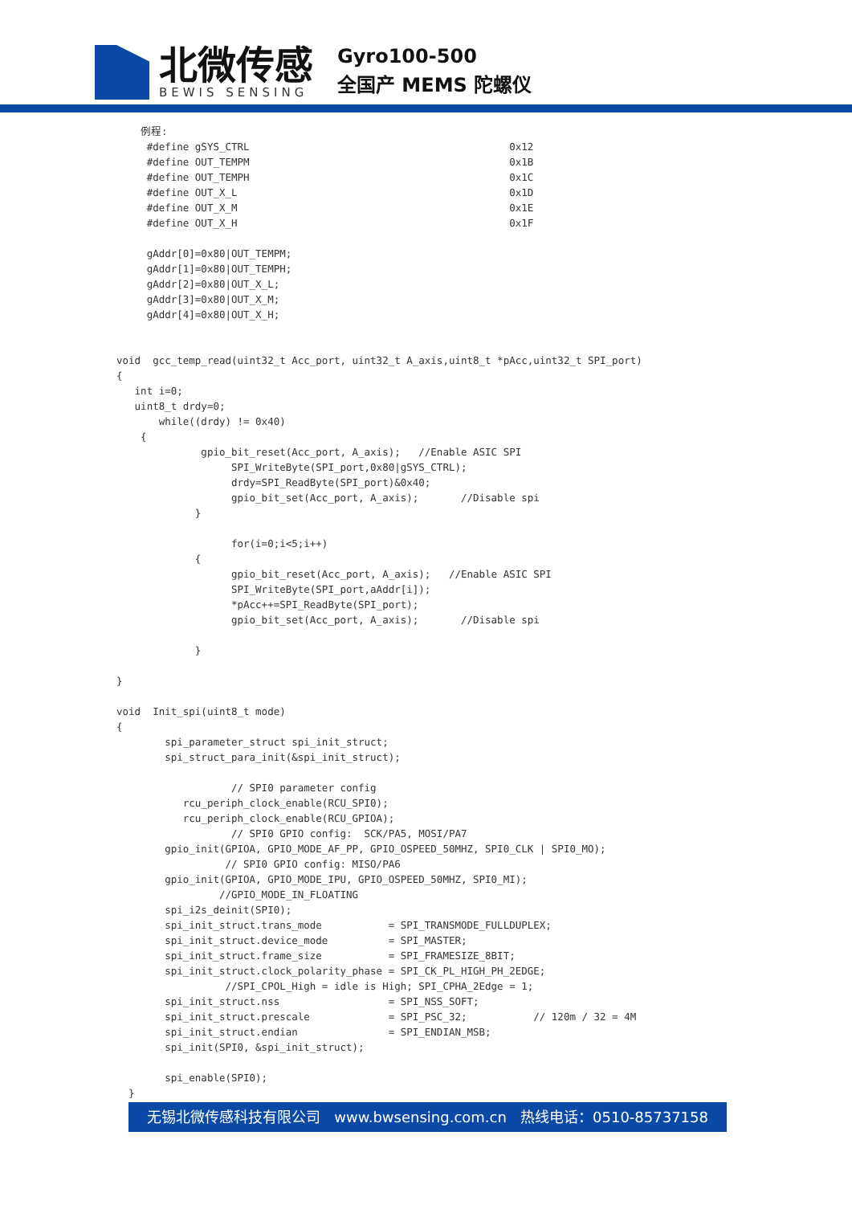北微传感
BEWIS SENSING
Gyro100-500
全国产 MEMS 陀螺仪
    例程:
     #define gSYS_CTRL                                           0x12
     #define OUT_TEMPM                                           0x1B
     #define OUT_TEMPH                                           0x1C
     #define OUT_X_L                                             0x1D
     #define OUT_X_M                                             0x1E
     #define OUT_X_H                                             0x1F

     gAddr[0]=0x80|OUT_TEMPM;
     gAddr[1]=0x80|OUT_TEMPH;
     gAddr[2]=0x80|OUT_X_L;
     gAddr[3]=0x80|OUT_X_M;
     gAddr[4]=0x80|OUT_X_H;


void  gcc_temp_read(uint32_t Acc_port, uint32_t A_axis,uint8_t *pAcc,uint32_t SPI_port)
{
   int i=0;
   uint8_t drdy=0;
       while((drdy) != 0x40)
    {
              gpio_bit_reset(Acc_port, A_axis);   //Enable ASIC SPI
                   SPI_WriteByte(SPI_port,0x80|gSYS_CTRL);
                   drdy=SPI_ReadByte(SPI_port)&0x40;
                   gpio_bit_set(Acc_port, A_axis);       //Disable spi
             }

                   for(i=0;i<5;i++)
             {
                   gpio_bit_reset(Acc_port, A_axis);   //Enable ASIC SPI
                   SPI_WriteByte(SPI_port,aAddr[i]);
                   *pAcc++=SPI_ReadByte(SPI_port);
                   gpio_bit_set(Acc_port, A_axis);       //Disable spi

             }

}

void  Init_spi(uint8_t mode)
{
        spi_parameter_struct spi_init_struct;
        spi_struct_para_init(&spi_init_struct);

                   // SPI0 parameter config
           rcu_periph_clock_enable(RCU_SPI0);
           rcu_periph_clock_enable(RCU_GPIOA);
                   // SPI0 GPIO config:  SCK/PA5, MOSI/PA7
        gpio_init(GPIOA, GPIO_MODE_AF_PP, GPIO_OSPEED_50MHZ, SPI0_CLK | SPI0_MO);
                  // SPI0 GPIO config: MISO/PA6
        gpio_init(GPIOA, GPIO_MODE_IPU, GPIO_OSPEED_50MHZ, SPI0_MI);
                 //GPIO_MODE_IN_FLOATING
        spi_i2s_deinit(SPI0);
        spi_init_struct.trans_mode           = SPI_TRANSMODE_FULLDUPLEX;
        spi_init_struct.device_mode          = SPI_MASTER;
        spi_init_struct.frame_size           = SPI_FRAMESIZE_8BIT;
        spi_init_struct.clock_polarity_phase = SPI_CK_PL_HIGH_PH_2EDGE;
                  //SPI_CPOL_High = idle is High; SPI_CPHA_2Edge = 1;
        spi_init_struct.nss                  = SPI_NSS_SOFT;
        spi_init_struct.prescale             = SPI_PSC_32;           // 120m / 32 = 4M
        spi_init_struct.endian               = SPI_ENDIAN_MSB;
        spi_init(SPI0, &spi_init_struct);

        spi_enable(SPI0);
  }
无锡北微传感科技有限公司 www.bwsensing.com.cn 热线电话：0510-85737158